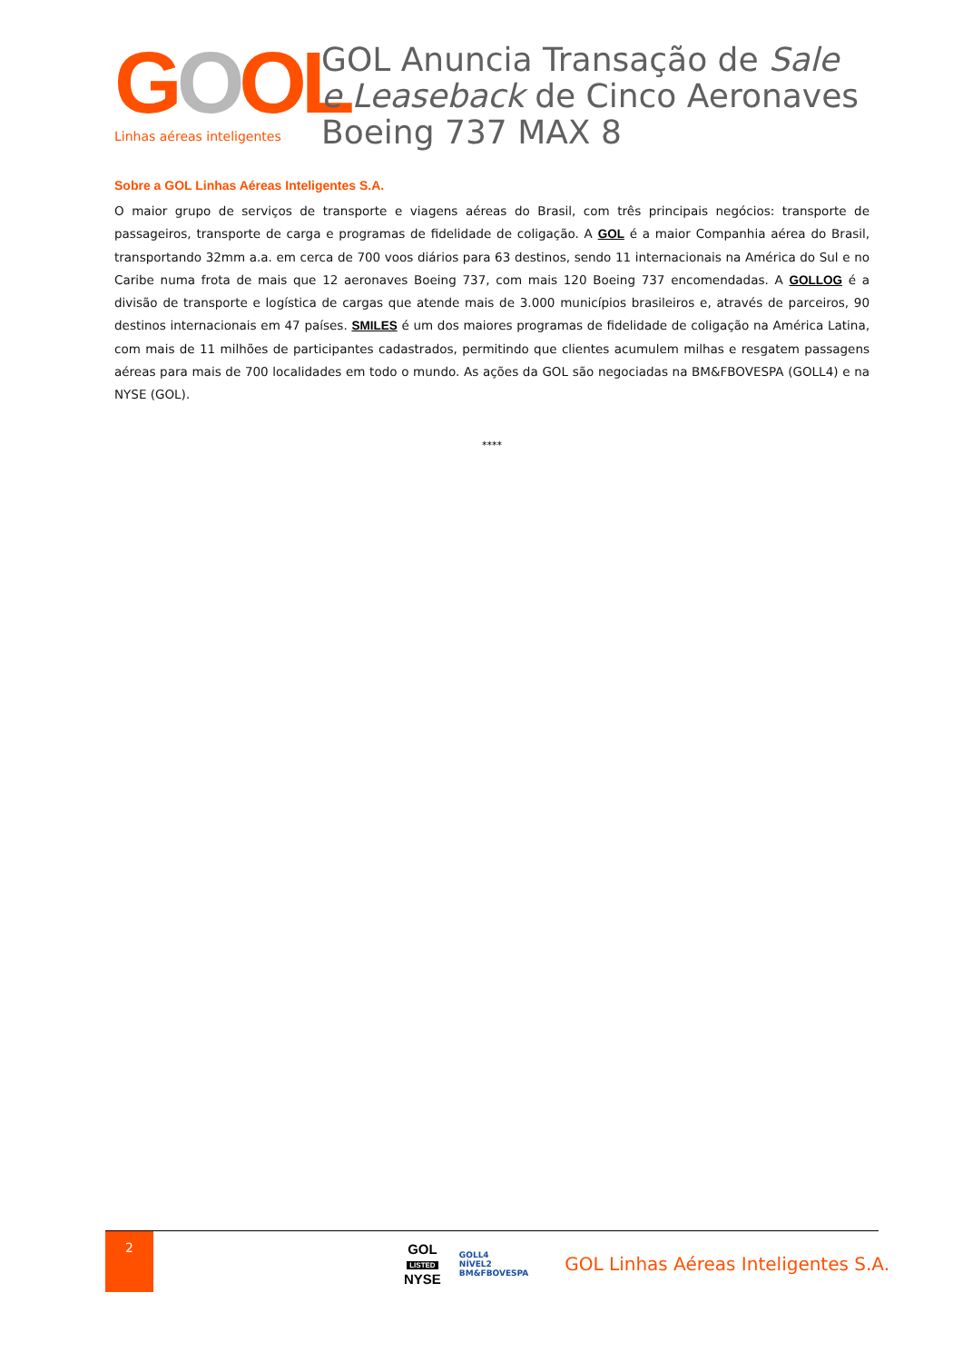GOOL
Linhas aéreas inteligentes
GOL Anuncia Transação de Sale e Leaseback de Cinco Aeronaves Boeing 737 MAX 8
Sobre a GOL Linhas Aéreas Inteligentes S.A.
O maior grupo de serviços de transporte e viagens aéreas do Brasil, com três principais negócios: transporte de passageiros, transporte de carga e programas de fidelidade de coligação. A GOL é a maior Companhia aérea do Brasil, transportando 32mm a.a. em cerca de 700 voos diários para 63 destinos, sendo 11 internacionais na América do Sul e no Caribe numa frota de mais que 12 aeronaves Boeing 737, com mais 120 Boeing 737 encomendadas. A GOLLOG é a divisão de transporte e logística de cargas que atende mais de 3.000 municípios brasileiros e, através de parceiros, 90 destinos internacionais em 47 países. SMILES é um dos maiores programas de fidelidade de coligação na América Latina, com mais de 11 milhões de participantes cadastrados, permitindo que clientes acumulem milhas e resgatem passagens aéreas para mais de 700 localidades em todo o mundo. As ações da GOL são negociadas na BM&FBOVESPA (GOLL4) e na NYSE (GOL).
****
2
GOL
LISTED
NYSE
GOLL4
NÍVEL2
BM&FBOVESPA
GOL Linhas Aéreas Inteligentes S.A.